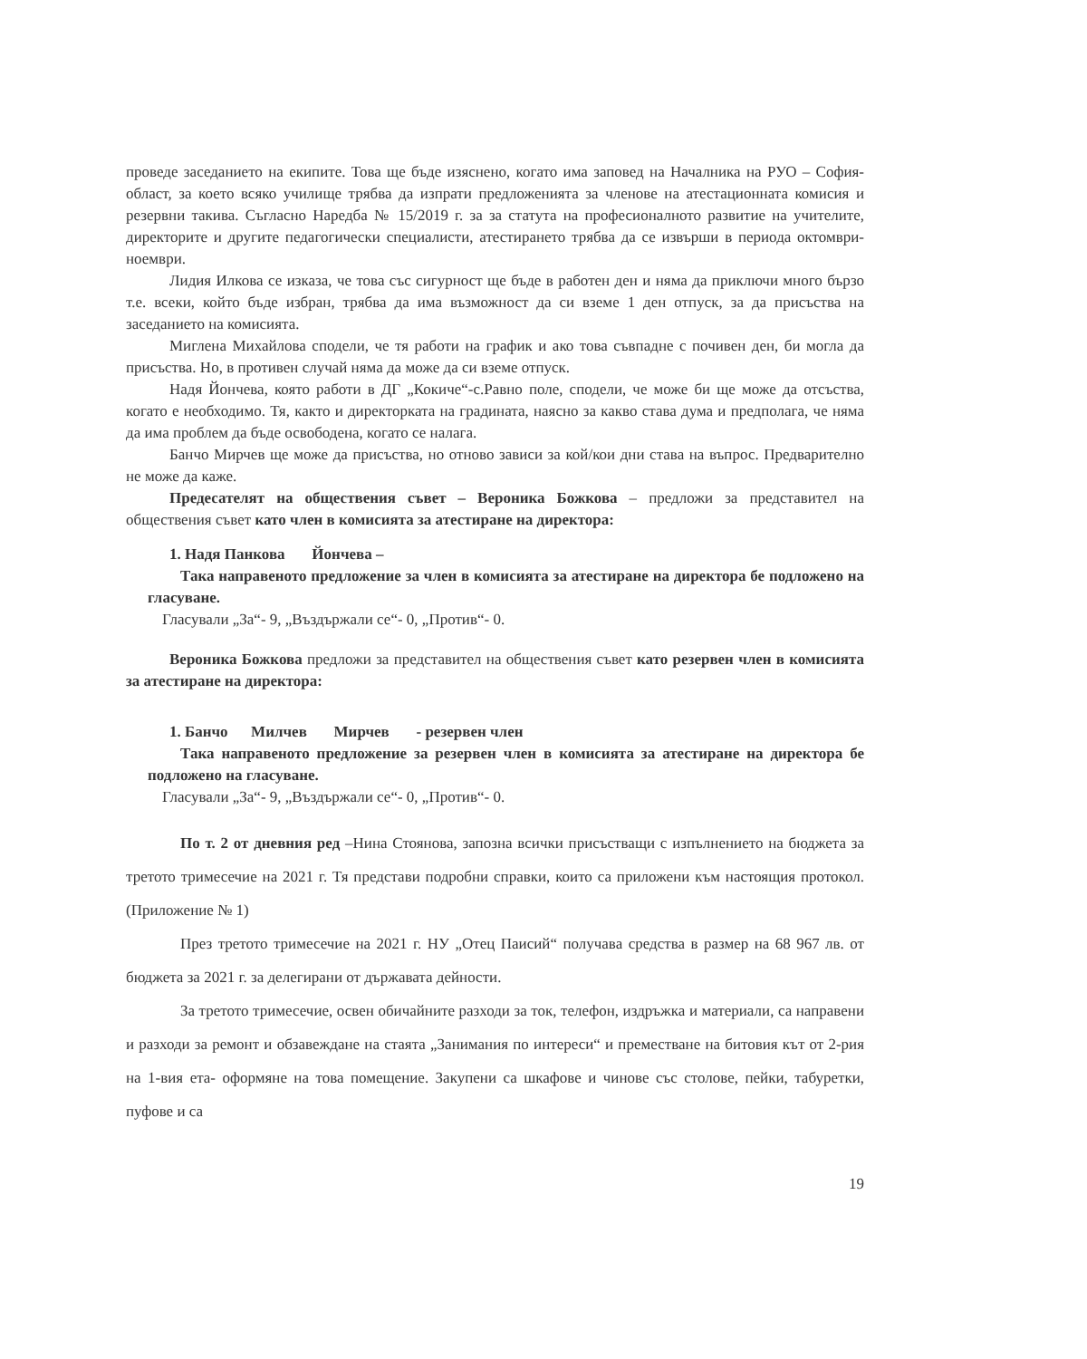проведе заседанието на екипите. Това ще бъде изяснено, когато има заповед на Началника на РУО – София-област, за което всяко училище трябва да изпрати предложенията за членове на атестационната комисия и резервни такива. Съгласно Наредба № 15/2019 г. за за статута на професионалното развитие на учителите, директорите и другите педагогически специалисти, атестирането трябва да се извърши в периода октомври-ноември.
Лидия Илкова се изказа, че това със сигурност ще бъде в работен ден и няма да приключи много бързо т.е. всеки, който бъде избран, трябва да има възможност да си вземе 1 ден отпуск, за да присъства на заседанието на комисията.
Миглена Михайлова сподели, че тя работи на график и ако това съвпадне с почивен ден, би могла да присъства. Но, в противен случай няма да може да си вземе отпуск.
Надя Йончева, която работи в ДГ „Кокиче“-с.Равно поле, сподели, че може би ще може да отсъства, когато е необходимо. Тя, както и директорката на градината, наясно за какво става дума и предполага, че няма да има проблем да бъде освободена, когато се налага.
Банчо Мирчев ще може да присъства, но отново зависи за кой/кои дни става на въпрос. Предварително не може да каже.
Предесателят на обществения съвет – Вероника Божкова – предложи за представител на обществения съвет като член в комисията за атестиране на директора:
1. Надя Панкова Йончева –
Така направеното предложение за член в комисията за атестиране на директора бе подложено на гласуване.
Гласували „За“- 9, „Въздържали се“- 0, „Против“- 0.
Вероника Божкова предложи за представител на обществения съвет като резервен член в комисията за атестиране на директора:
1. Банчо Милчев Мирчев - резервен член
Така направеното предложение за резервен член в комисията за атестиране на директора бе подложено на гласуване.
Гласували „За“- 9, „Въздържали се“- 0, „Против“- 0.
По т. 2 от дневния ред –Нина Стоянова, запозна всички присъстващи с изпълнението на бюджета за третото тримесечие на 2021 г. Тя представи подробни справки, които са приложени към настоящия протокол.(Приложение № 1)
През третото тримесечие на 2021 г. НУ „Отец Паисий“ получава средства в размер на 68 967 лв. от бюджета за 2021 г. за делегирани от държавата дейности.
За третото тримесечие, освен обичайните разходи за ток, телефон, издръжка и материали, са направени и разходи за ремонт и обзавеждане на стаята „Занимания по интереси“ и преместване на битовия кът от 2-рия на 1-вия ета- оформяне на това помещение. Закупени са шкафове и чинове със столове, пейки, табуретки, пуфове и са
19